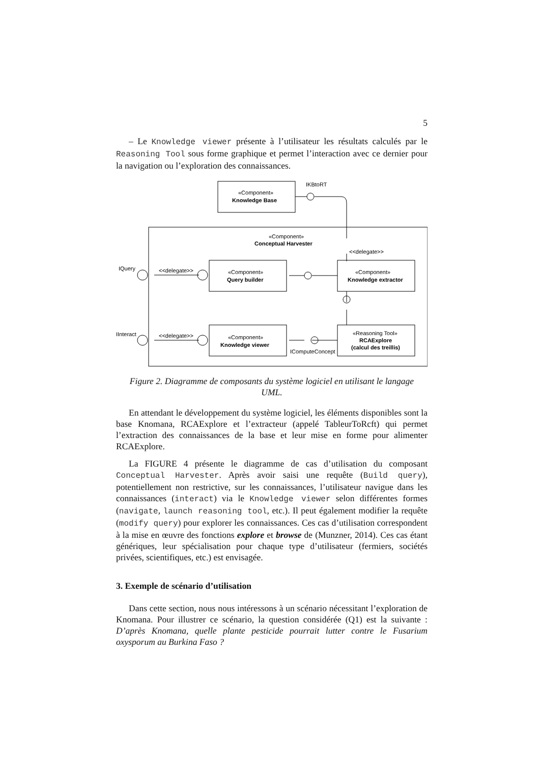5
– Le Knowledge viewer présente à l’utilisateur les résultats calculés par le Reasoning Tool sous forme graphique et permet l’interaction avec ce dernier pour la navigation ou l’exploration des connaissances.
«Component»
Knowledge Base
IKBtoRT
«Component»
Conceptual Harvester
<<delegate>>
IQuery
IInteract
<<delegate>>
<<delegate>>
«Component»
Query builder
«Component»
Knowledge extractor
«Component»
Knowledge viewer
«Reasoning Tool»
RCAExplore
(calcul des treillis)
IComputeConcept
Figure 2. Diagramme de composants du système logiciel en utilisant le langage UML.
En attendant le développement du système logiciel, les éléments disponibles sont la base Knomana, RCAExplore et l’extracteur (appelé TableurToRcft) qui permet l’extraction des connaissances de la base et leur mise en forme pour alimenter RCAExplore.
La FIGURE 4 présente le diagramme de cas d’utilisation du composant Conceptual Harvester. Après avoir saisi une requête (Build query), potentiellement non restrictive, sur les connaissances, l’utilisateur navigue dans les connaissances (interact) via le Knowledge viewer selon différentes formes (navigate, launch reasoning tool, etc.). Il peut également modifier la requête (modify query) pour explorer les connaissances. Ces cas d’utilisation correspondent à la mise en œuvre des fonctions explore et browse de (Munzner, 2014). Ces cas étant génériques, leur spécialisation pour chaque type d’utilisateur (fermiers, sociétés privées, scientifiques, etc.) est envisagée.
3. Exemple de scénario d’utilisation
Dans cette section, nous nous intéressons à un scénario nécessitant l’exploration de Knomana. Pour illustrer ce scénario, la question considérée (Q1) est la suivante : D’après Knomana, quelle plante pesticide pourrait lutter contre le Fusarium oxysporum au Burkina Faso ?